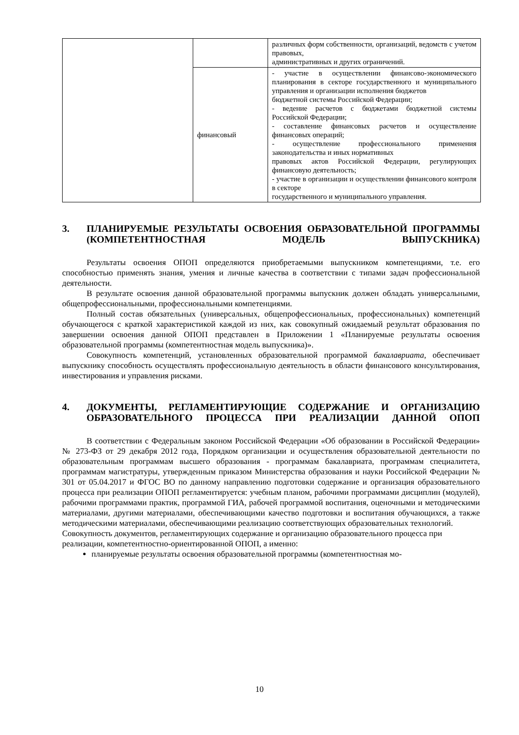| | | различных форм собственности, организаций, ведомств с учетом правовых, административных и других ограничений. |
| | финансовый | - участие в осуществлении финансово-экономического планирования в секторе государственного и муниципального управления и организации исполнения бюджетов бюджетной системы Российской Федерации; - ведение расчетов с бюджетами бюджетной системы Российской Федерации; - составление финансовых расчетов и осуществление финансовых операций; - осуществление профессионального применения законодательства и иных нормативных правовых актов Российской Федерации, регулирующих финансовую деятельность; - участие в организации и осуществлении финансового контроля в секторе государственного и муниципального управления. |
3. ПЛАНИРУЕМЫЕ РЕЗУЛЬТАТЫ ОСВОЕНИЯ ОБРАЗОВАТЕЛЬНОЙ ПРОГРАММЫ (КОМПЕТЕНТНОСТНАЯ МОДЕЛЬ ВЫПУСКНИКА)
Результаты освоения ОПОП определяются приобретаемыми выпускником компетенциями, т.е. его способностью применять знания, умения и личные качества в соответствии с типами задач профессиональной деятельности.
В результате освоения данной образовательной программы выпускник должен обладать универсальными, общепрофессиональными, профессиональными компетенциями.
Полный состав обязательных (универсальных, общепрофессиональных, профессиональных) компетенций обучающегося с краткой характеристикой каждой из них, как совокупный ожидаемый результат образования по завершении освоения данной ОПОП представлен в Приложении 1 «Планируемые результаты освоения образовательной программы (компетентностная модель выпускника)».
Совокупность компетенций, установленных образовательной программой бакалавриата, обеспечивает выпускнику способность осуществлять профессиональную деятельность в области финансового консультирования, инвестирования и управления рисками.
4. ДОКУМЕНТЫ, РЕГЛАМЕНТИРУЮЩИЕ СОДЕРЖАНИЕ И ОРГАНИЗАЦИЮ ОБРАЗОВАТЕЛЬНОГО ПРОЦЕССА ПРИ РЕАЛИЗАЦИИ ДАННОЙ ОПОП
В соответствии с Федеральным законом Российской Федерации «Об образовании в Российской Федерации» № 273-ФЗ от 29 декабря 2012 года, Порядком организации и осуществления образовательной деятельности по образовательным программам высшего образования - программам бакалавриата, программам специалитета, программам магистратуры, утвержденным приказом Министерства образования и науки Российской Федерации № 301 от 05.04.2017 и ФГОС ВО по данному направлению подготовки содержание и организация образовательного процесса при реализации ОПОП регламентируется: учебным планом, рабочими программами дисциплин (модулей), рабочими программами практик, программой ГИА, рабочей программой воспитания, оценочными и методическими материалами, другими материалами, обеспечивающими качество подготовки и воспитания обучающихся, а также методическими материалами, обеспечивающими реализацию соответствующих образовательных технологий.
Совокупность документов, регламентирующих содержание и организацию образовательного процесса при реализации, компетентностно-ориентированной ОПОП, а именно:
планируемые результаты освоения образовательной программы (компетентностная мо-
10